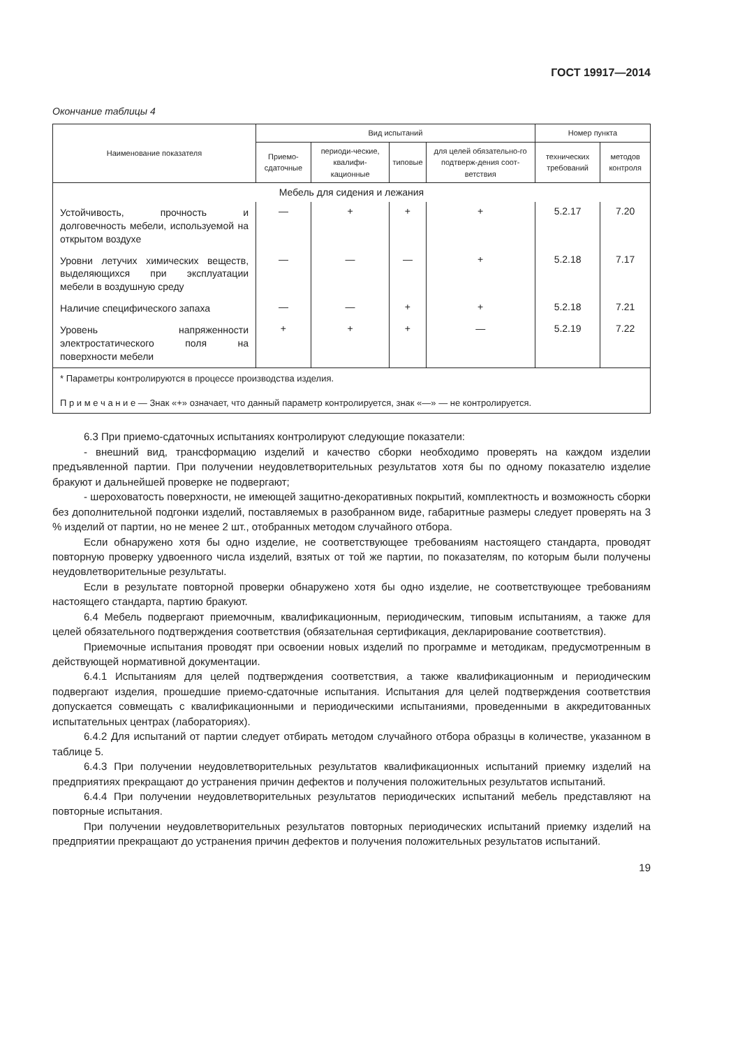ГОСТ 19917—2014
Окончание таблицы 4
| Наименование показателя | Вид испытаний | | | | Номер пункта | |
| --- | --- | --- | --- | --- | --- | --- |
| | Приемо-сдаточные | периоди-ческие, квалифи-кационные | типовые | для целей обязательно-го подтверж-дения соот-ветствия | технических требований | методов контроля |
| Мебель для сидения и лежания | | | | | | |
| Устойчивость, прочность и долговечность мебели, используемой на открытом воздухе | — | + | + | + | 5.2.17 | 7.20 |
| Уровни летучих химических веществ, выделяющихся при эксплуатации мебели в воздушную среду | — | — | — | + | 5.2.18 | 7.17 |
| Наличие специфического запаха | — | — | + | + | 5.2.18 | 7.21 |
| Уровень напряженности электростатического поля на поверхности мебели | + | + | + | — | 5.2.19 | 7.22 |
| * Параметры контролируются в процессе производства изделия. П р и м е ч а н и е — Знак «+» означает, что данный параметр контролируется, знак «—» — не контролируется. | | | | | | |
6.3 При приемо-сдаточных испытаниях контролируют следующие показатели:
- внешний вид, трансформацию изделий и качество сборки необходимо проверять на каждом изделии предъявленной партии. При получении неудовлетворительных результатов хотя бы по одному показателю изделие бракуют и дальнейшей проверке не подвергают;
- шероховатость поверхности, не имеющей защитно-декоративных покрытий, комплектность и возможность сборки без дополнительной подгонки изделий, поставляемых в разобранном виде, габаритные размеры следует проверять на 3 % изделий от партии, но не менее 2 шт., отобранных методом случайного отбора.
Если обнаружено хотя бы одно изделие, не соответствующее требованиям настоящего стандарта, проводят повторную проверку удвоенного числа изделий, взятых от той же партии, по показателям, по которым были получены неудовлетворительные результаты.
Если в результате повторной проверки обнаружено хотя бы одно изделие, не соответствующее требованиям настоящего стандарта, партию бракуют.
6.4 Мебель подвергают приемочным, квалификационным, периодическим, типовым испытаниям, а также для целей обязательного подтверждения соответствия (обязательная сертификация, декларирование соответствия).
Приемочные испытания проводят при освоении новых изделий по программе и методикам, предусмотренным в действующей нормативной документации.
6.4.1 Испытаниям для целей подтверждения соответствия, а также квалификационным и периодическим подвергают изделия, прошедшие приемо-сдаточные испытания. Испытания для целей подтверждения соответствия допускается совмещать с квалификационными и периодическими испытаниями, проведенными в аккредитованных испытательных центрах (лабораториях).
6.4.2 Для испытаний от партии следует отбирать методом случайного отбора образцы в количестве, указанном в таблице 5.
6.4.3 При получении неудовлетворительных результатов квалификационных испытаний приемку изделий на предприятиях прекращают до устранения причин дефектов и получения положительных результатов испытаний.
6.4.4 При получении неудовлетворительных результатов периодических испытаний мебель представляют на повторные испытания.
При получении неудовлетворительных результатов повторных периодических испытаний приемку изделий на предприятии прекращают до устранения причин дефектов и получения положительных результатов испытаний.
19